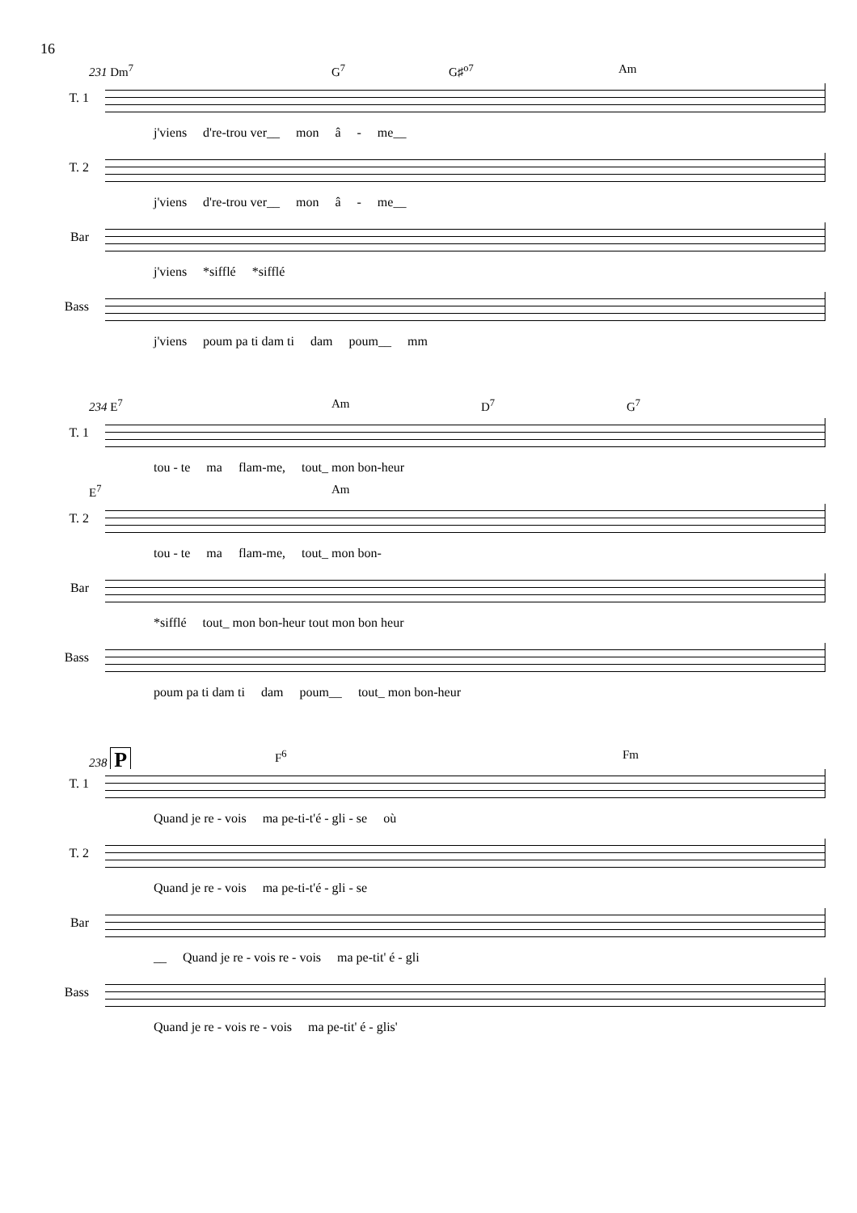16
231 Dm<sup>7</sup> G<sup>7</sup> G♯<sup>o7</sup> Am
T. 1
j'viens d're-trou ver__ mon â - me__
T. 2
j'viens d're-trou ver__ mon â - me__
Bar
j'viens *sifflé *sifflé
Bass
j'viens poum pa ti dam ti dam poum__ mm
234 E<sup>7</sup> Am D<sup>7</sup> G<sup>7</sup>
T. 1
tou - te ma flam-me, tout_ mon bon-heur
E<sup>7</sup> Am
T. 2
tou - te ma flam-me, tout_ mon bon-
Bar
*sifflé tout_ mon bon-heur tout mon bon heur
Bass
poum pa ti dam ti dam poum__ tout_ mon bon-heur
238 P F<sup>6</sup> Fm
T. 1
Quand je re - vois ma pe-ti-t'é - gli - se où
T. 2
Quand je re - vois ma pe-ti-t'é - gli - se
Bar
__ Quand je re - vois re - vois ma pe-tit' é - gli
Bass
Quand je re - vois re - vois ma pe-tit' é - glis'